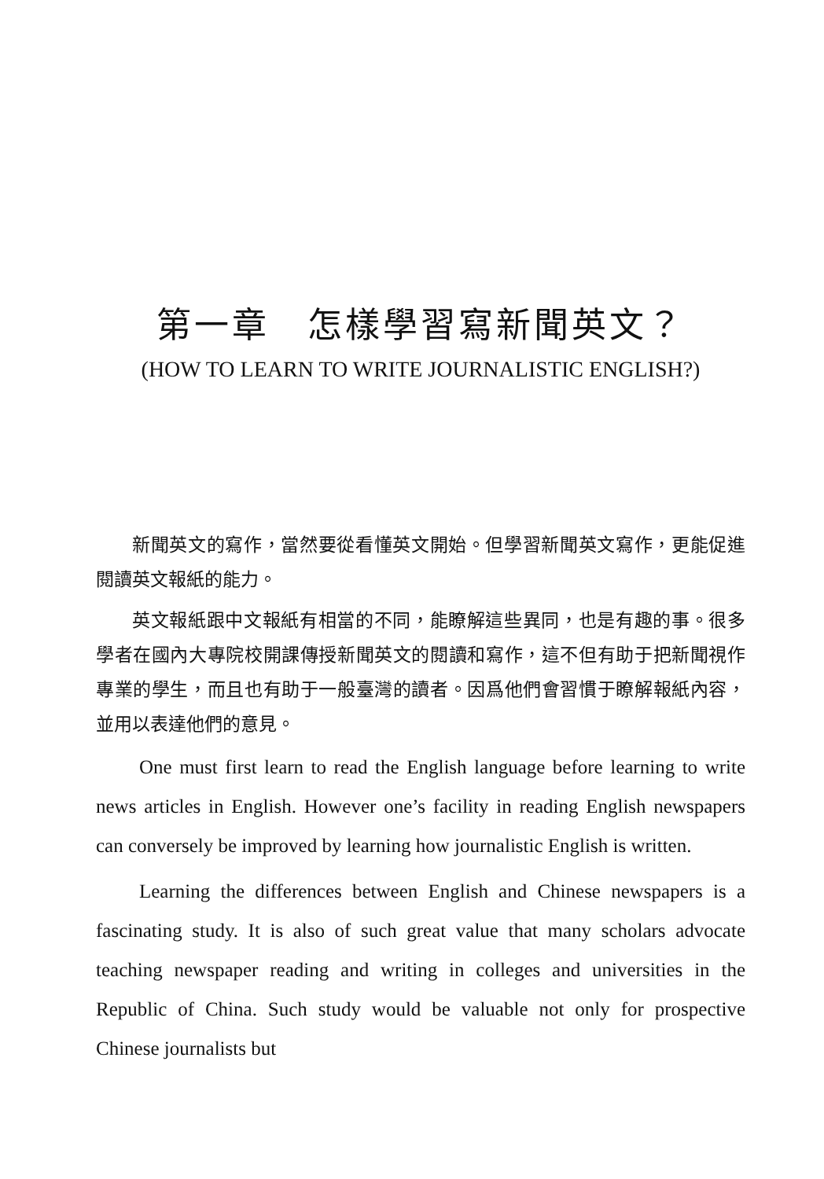第一章　怎樣學習寫新聞英文？
(HOW TO LEARN TO WRITE JOURNALISTIC ENGLISH?)
新聞英文的寫作，當然要從看懂英文開始。但學習新聞英文寫作，更能促進閱讀英文報紙的能力。
英文報紙跟中文報紙有相當的不同，能瞭解這些異同，也是有趣的事。很多學者在國內大專院校開課傳授新聞英文的閱讀和寫作，這不但有助于把新聞視作專業的學生，而且也有助于一般臺灣的讀者。因爲他們會習慣于瞭解報紙內容，並用以表達他們的意見。
One must first learn to read the English language before learning to write news articles in English. However one’s facility in reading English newspapers can conversely be improved by learning how journalistic English is written.
Learning the differences between English and Chinese newspapers is a fascinating study. It is also of such great value that many scholars advocate teaching newspaper reading and writing in colleges and universities in the Republic of China. Such study would be valuable not only for prospective Chinese journalists but